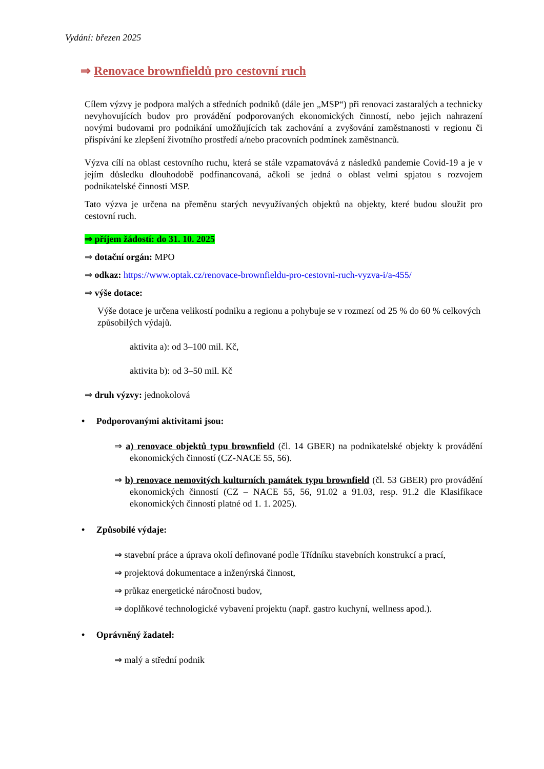Vydání: březen 2025
⇒ Renovace brownfieldů pro cestovní ruch
Cílem výzvy je podpora malých a středních podniků (dále jen „MSP“) při renovaci zastaralých a technicky nevyhovujících budov pro provádění podporovaných ekonomických činností, nebo jejich nahrazení novými budovami pro podnikání umožňujících tak zachování a zvyšování zaměstnanosti v regionu či přispívání ke zlepšení životního prostředí a/nebo pracovních podmínek zaměstnanců.
Výzva cílí na oblast cestovního ruchu, která se stále vzpamatovává z následků pandemie Covid-19 a je v jejím důsledku dlouhodobě podfinancovaná, ačkoli se jedná o oblast velmi spjatou s rozvojem podnikatelské činnosti MSP.
Tato výzva je určena na přeměnu starých nevyužívaných objektů na objekty, které budou sloužit pro cestovní ruch.
⇒ příjem žádostí: do 31. 10. 2025
⇒ dotační orgán: MPO
⇒ odkaz: https://www.optak.cz/renovace-brownfieldu-pro-cestovni-ruch-vyzva-i/a-455/
⇒ výše dotace:
Výše dotace je určena velikostí podniku a regionu a pohybuje se v rozmezí od 25 % do 60 % celkových způsobilých výdajů.
aktivita a): od 3–100 mil. Kč,
aktivita b): od 3–50 mil. Kč
⇒ druh výzvy: jednokolová
• Podporovanými aktivitami jsou:
⇒ a) renovace objektů typu brownfield (čl. 14 GBER) na podnikatelské objekty k provádění ekonomických činností (CZ-NACE 55, 56).
⇒ b) renovace nemovitých kulturních památek typu brownfield (čl. 53 GBER) pro provádění ekonomických činností (CZ – NACE 55, 56, 91.02 a 91.03, resp. 91.2 dle Klasifikace ekonomických činností platné od 1. 1. 2025).
• Způsobilé výdaje:
⇒ stavební práce a úprava okolí definované podle Třídníku stavebních konstrukcí a prací,
⇒ projektová dokumentace a inženýrská činnost,
⇒ průkaz energetické náročnosti budov,
⇒ doplňkové technologické vybavení projektu (např. gastro kuchyní, wellness apod.).
• Oprávněný žadatel:
⇒ malý a střední podnik